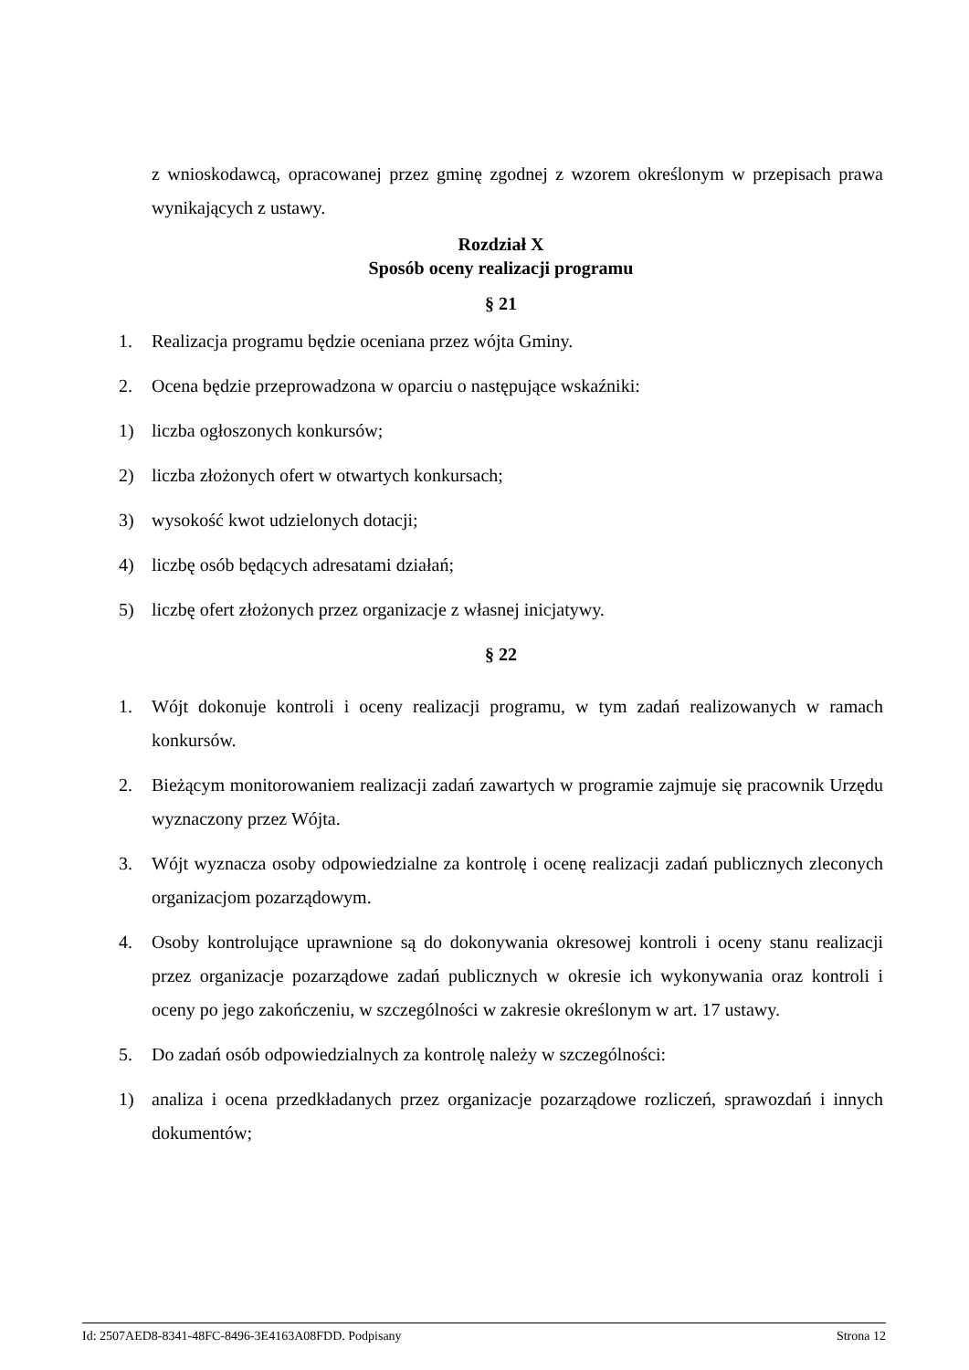z wnioskodawcą, opracowanej przez gminę zgodnej z wzorem określonym w przepisach prawa wynikających z ustawy.
Rozdział X
Sposób oceny realizacji programu
§ 21
1. Realizacja programu będzie oceniana przez wójta Gminy.
2. Ocena będzie przeprowadzona w oparciu o następujące wskaźniki:
1) liczba ogłoszonych konkursów;
2) liczba złożonych ofert w otwartych konkursach;
3) wysokość kwot udzielonych dotacji;
4) liczbę osób będących adresatami działań;
5) liczbę ofert złożonych przez organizacje z własnej inicjatywy.
§ 22
1. Wójt dokonuje kontroli i oceny realizacji programu, w tym zadań realizowanych w ramach konkursów.
2. Bieżącym monitorowaniem realizacji zadań zawartych w programie zajmuje się pracownik Urzędu wyznaczony przez Wójta.
3. Wójt wyznacza osoby odpowiedzialne za kontrolę i ocenę realizacji zadań publicznych zleconych organizacjom pozarządowym.
4. Osoby kontrolujące uprawnione są do dokonywania okresowej kontroli i oceny stanu realizacji przez organizacje pozarządowe zadań publicznych w okresie ich wykonywania oraz kontroli i oceny po jego zakończeniu, w szczególności w zakresie określonym w art. 17 ustawy.
5. Do zadań osób odpowiedzialnych za kontrolę należy w szczególności:
1) analiza i ocena przedkładanych przez organizacje pozarządowe rozliczeń, sprawozdań i innych dokumentów;
Id: 2507AED8-8341-48FC-8496-3E4163A08FDD. Podpisany Strona 12